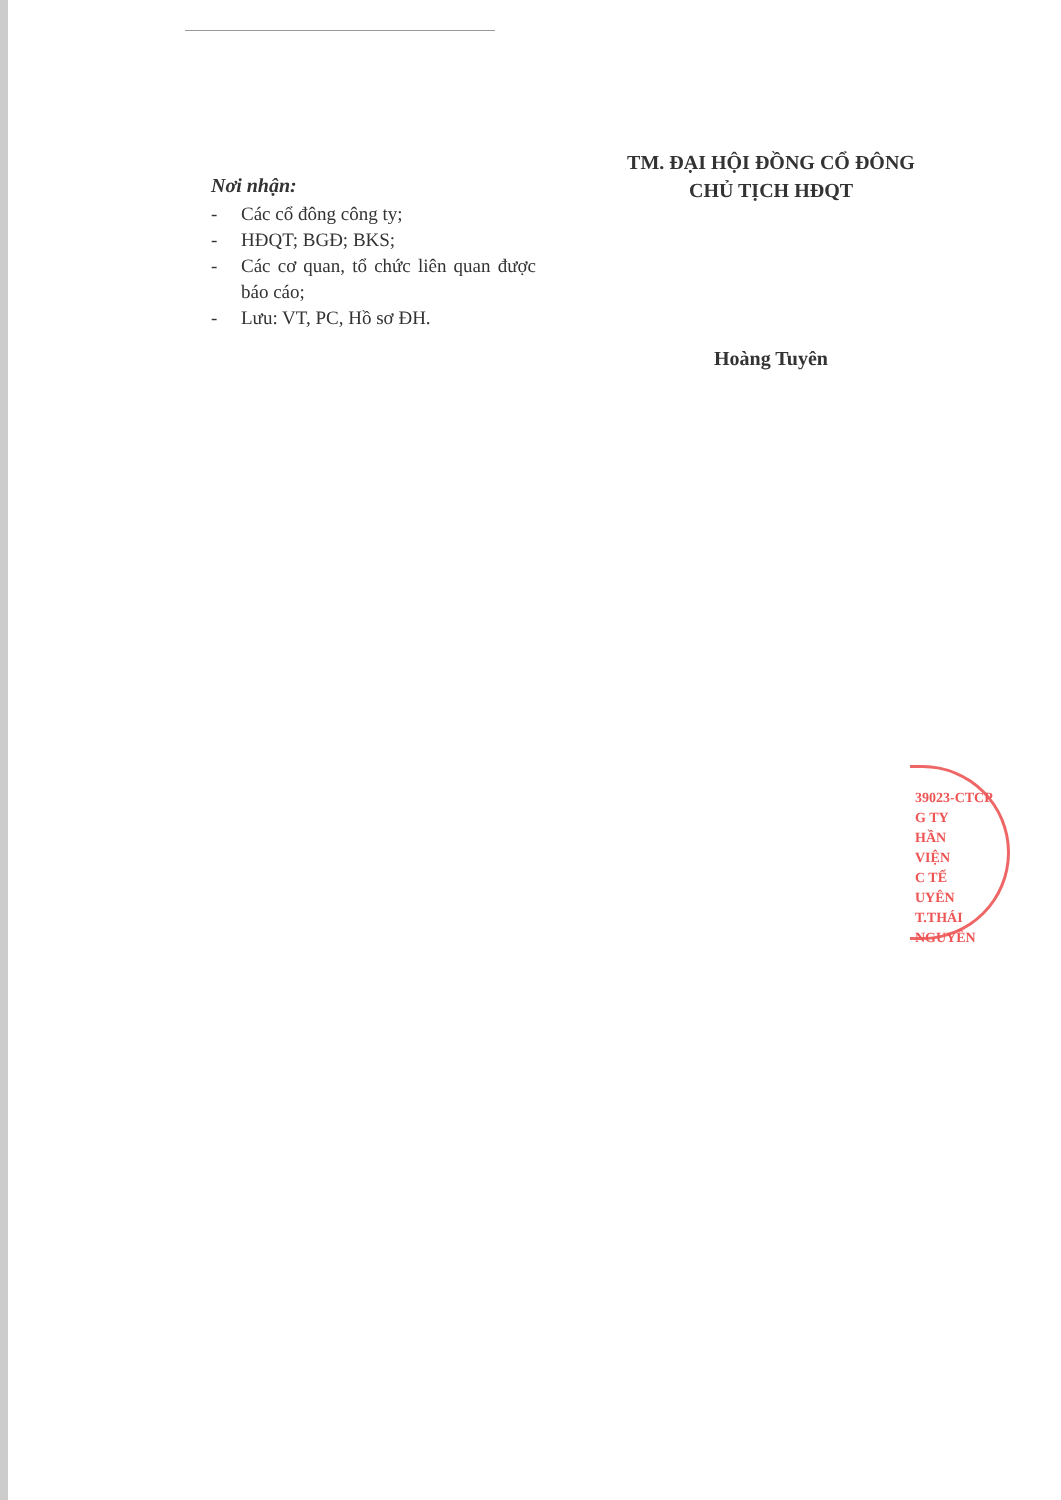Nơi nhận:
- Các cổ đông công ty;
- HĐQT; BGĐ; BKS;
- Các cơ quan, tổ chức liên quan được báo cáo;
- Lưu: VT, PC, Hồ sơ ĐH.
TM. ĐẠI HỘI ĐỒNG CỔ ĐÔNG
CHỦ TỊCH HĐQT
Hoàng Tuyên
39023-CTCP
G TY
HẦN
VIỆN
C TẾ
UYÊN
T.THÁI NGUYÊN